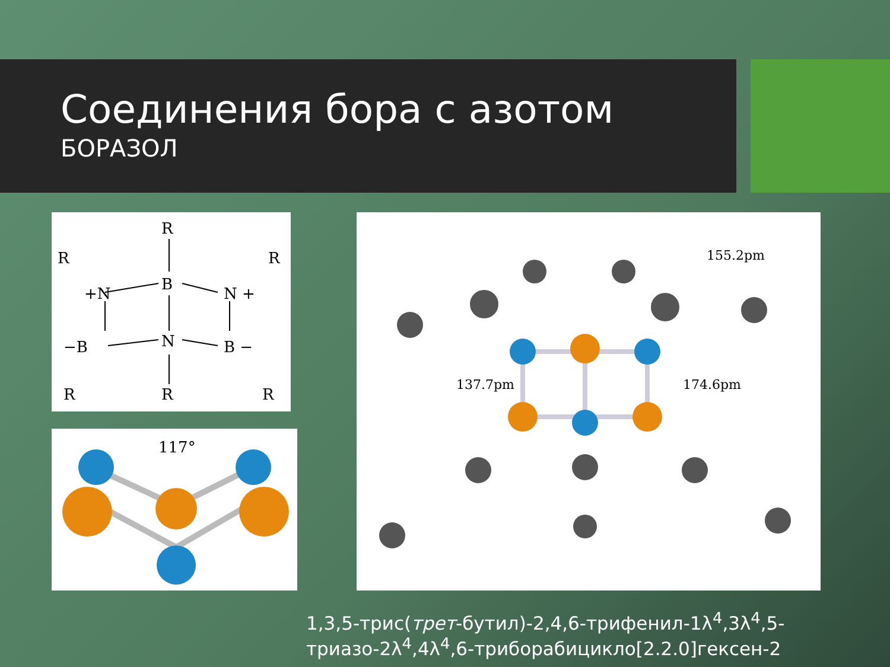Соединения бора с азотом
БОРАЗОЛ
R
R
R
+N
B
N +
−B
N
B −
R
R
R
117°
155.2pm
137.7pm
174.6pm
1,3,5-трис(трет-бутил)-2,4,6-трифенил-1λ<sup>4</sup>,3λ<sup>4</sup>,5-
триазо-2λ<sup>4</sup>,4λ<sup>4</sup>,6-триборабицикло[2.2.0]гексен-2